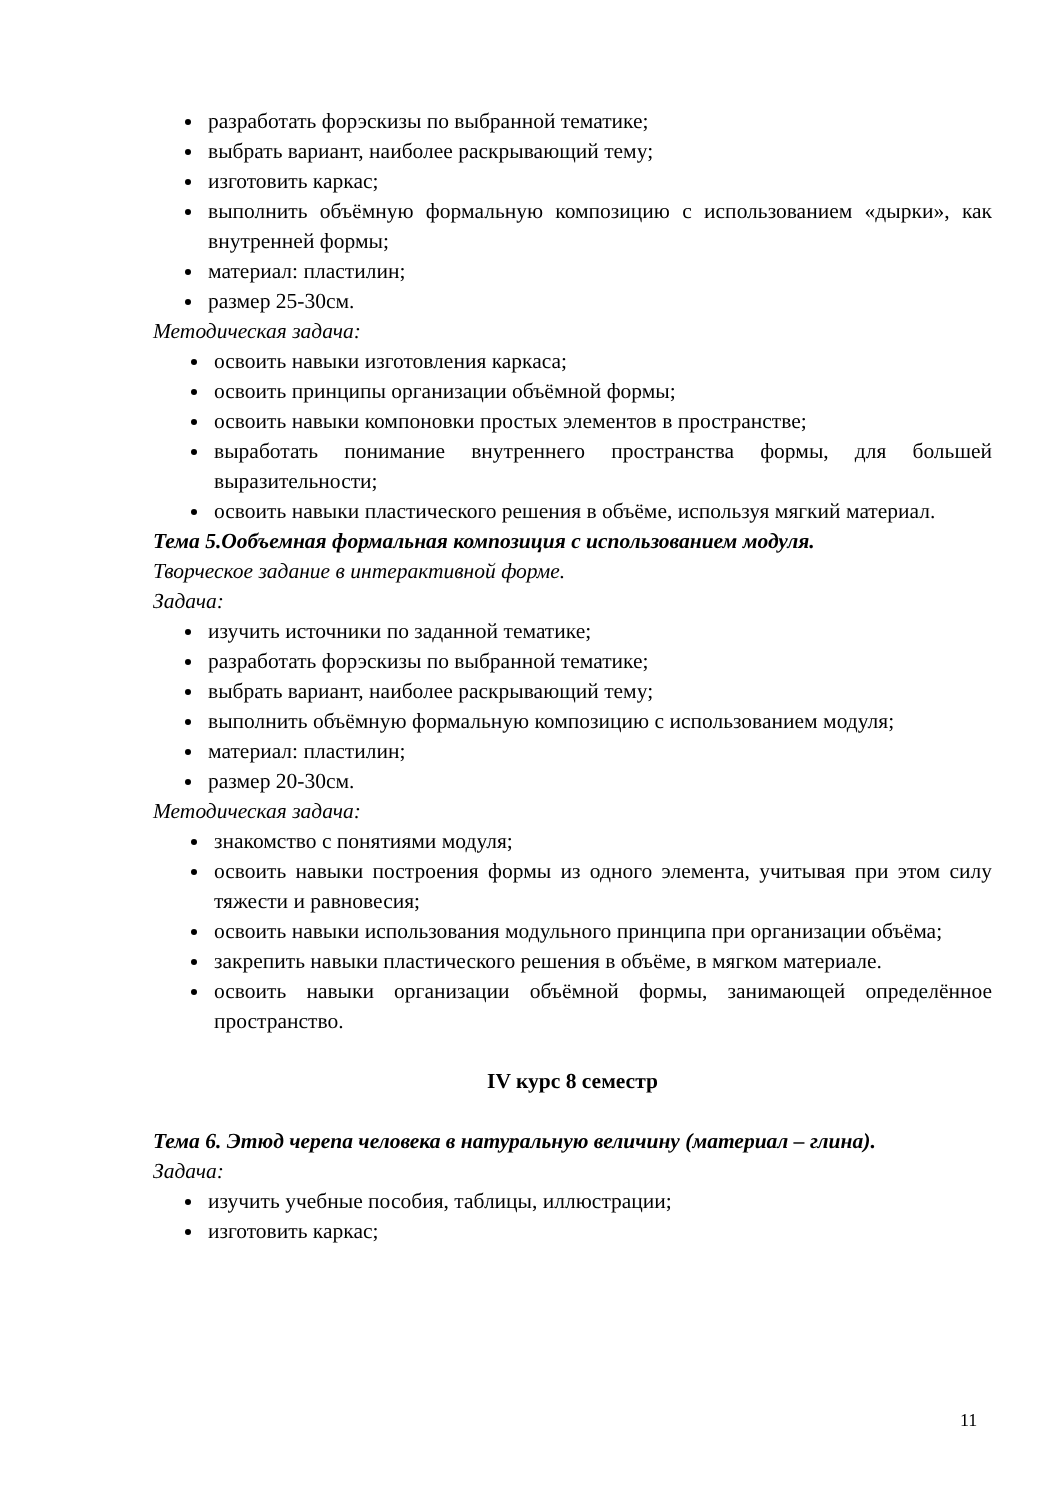разработать форэскизы по выбранной тематике;
выбрать вариант, наиболее раскрывающий тему;
изготовить каркас;
выполнить объёмную формальную композицию с использованием «дырки», как внутренней формы;
материал: пластилин;
размер 25-30см.
Методическая задача:
освоить навыки изготовления каркаса;
освоить принципы организации объёмной формы;
освоить навыки компоновки простых элементов в пространстве;
выработать понимание внутреннего пространства формы, для большей выразительности;
освоить навыки пластического решения в объёме, используя мягкий материал.
Тема 5.Ообъемная формальная композиция с использованием модуля.
Творческое задание в интерактивной форме.
Задача:
изучить источники по заданной тематике;
разработать форэскизы по выбранной тематике;
выбрать вариант, наиболее раскрывающий тему;
выполнить объёмную формальную композицию с использованием модуля;
материал: пластилин;
размер 20-30см.
Методическая задача:
знакомство с понятиями модуля;
освоить навыки построения формы из одного элемента, учитывая при этом силу тяжести и равновесия;
освоить навыки использования модульного принципа при организации объёма;
закрепить навыки пластического решения в объёме, в мягком материале.
освоить навыки организации объёмной формы, занимающей определённое пространство.
IV курс 8 семестр
Тема 6. Этюд черепа человека в натуральную величину (материал – глина).
Задача:
изучить учебные пособия, таблицы, иллюстрации;
изготовить каркас;
11